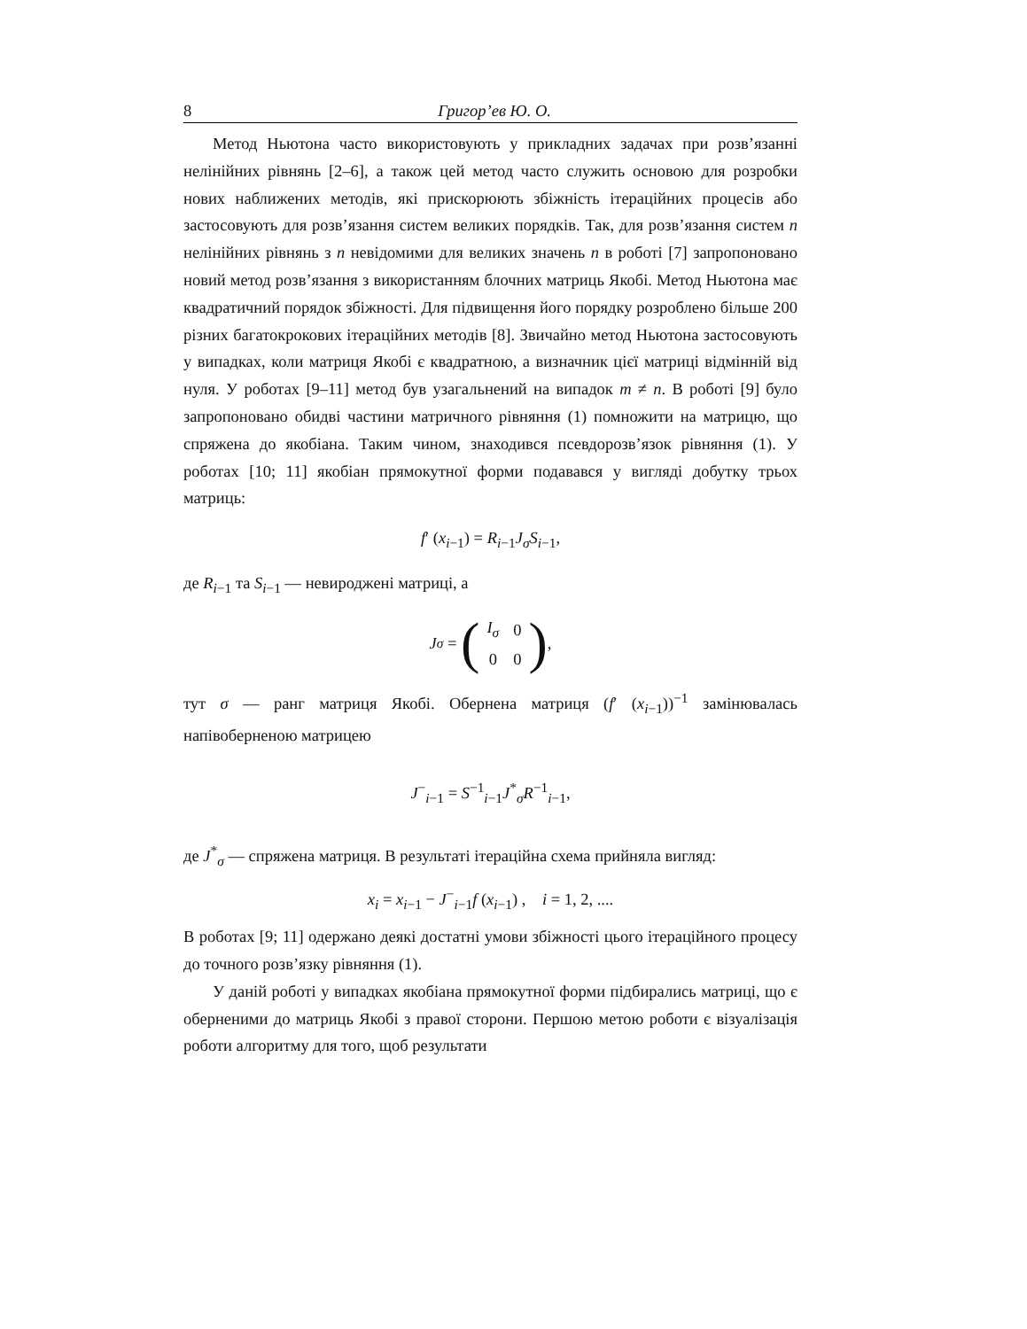8 Григор’ев Ю. О.
Метод Ньютона часто використовують у прикладних задачах при розв’язанні нелінійних рівнянь [2–6], а також цей метод часто служить основою для розробки нових наближених методів, які прискорюють збіжність ітераційних процесів або застосовують для розв’язання систем великих порядків. Так, для розв’язання систем n нелінійних рівнянь з n невідомими для великих значень n в роботі [7] запропоновано новий метод розв’язання з використанням блочних матриць Якобі. Метод Ньютона має квадратичний порядок збіжності. Для підвищення його порядку розроблено більше 200 різних багатокрокових ітераційних методів [8]. Звичайно метод Ньютона застосовують у випадках, коли матриця Якобі є квадратною, а визначник цієї матриці відмінній від нуля. У роботах [9–11] метод був узагальнений на випадок m ≠ n. В роботі [9] було запропоновано обидві частини матричного рівняння (1) помножити на матрицю, що спряжена до якобіана. Таким чином, знаходився псевдорозв’язок рівняння (1). У роботах [10; 11] якобіан прямокутної форми подавався у вигляді добутку трьох матриць:
f′ (x<sub>i−1</sub>) = R<sub>i−1</sub>J<sub>σ</sub>S<sub>i−1</sub>,
де R<sub>i−1</sub> та S<sub>i−1</sub> — невироджені матриці, а
J<sub>σ</sub> = (
| I<sub>σ</sub> | 0 |
| 0 | 0 |
),
тут σ — ранг матриця Якобі. Обернена матриця (f′ (x<sub>i−1</sub>))<sup>−1</sup> замінювалась напівоберненою матрицею
J<sup>−</sup><sub>i−1</sub> = S<sup>−1</sup><sub>i−1</sub>J<sup>*</sup><sub>σ</sub>R<sup>−1</sup><sub>i−1</sub>,
де J<sup>*</sup><sub>σ</sub> — спряжена матриця. В результаті ітераційна схема прийняла вигляд:
x<sub>i</sub> = x<sub>i−1</sub> − J<sup>−</sup><sub>i−1</sub>f (x<sub>i−1</sub>) , i = 1, 2, ....
В роботах [9; 11] одержано деякі достатні умови збіжності цього ітераційного процесу до точного розв’язку рівняння (1).
У даній роботі у випадках якобіана прямокутної форми підбирались матриці, що є оберненими до матриць Якобі з правої сторони. Першою метою роботи є візуалізація роботи алгоритму для того, щоб результати